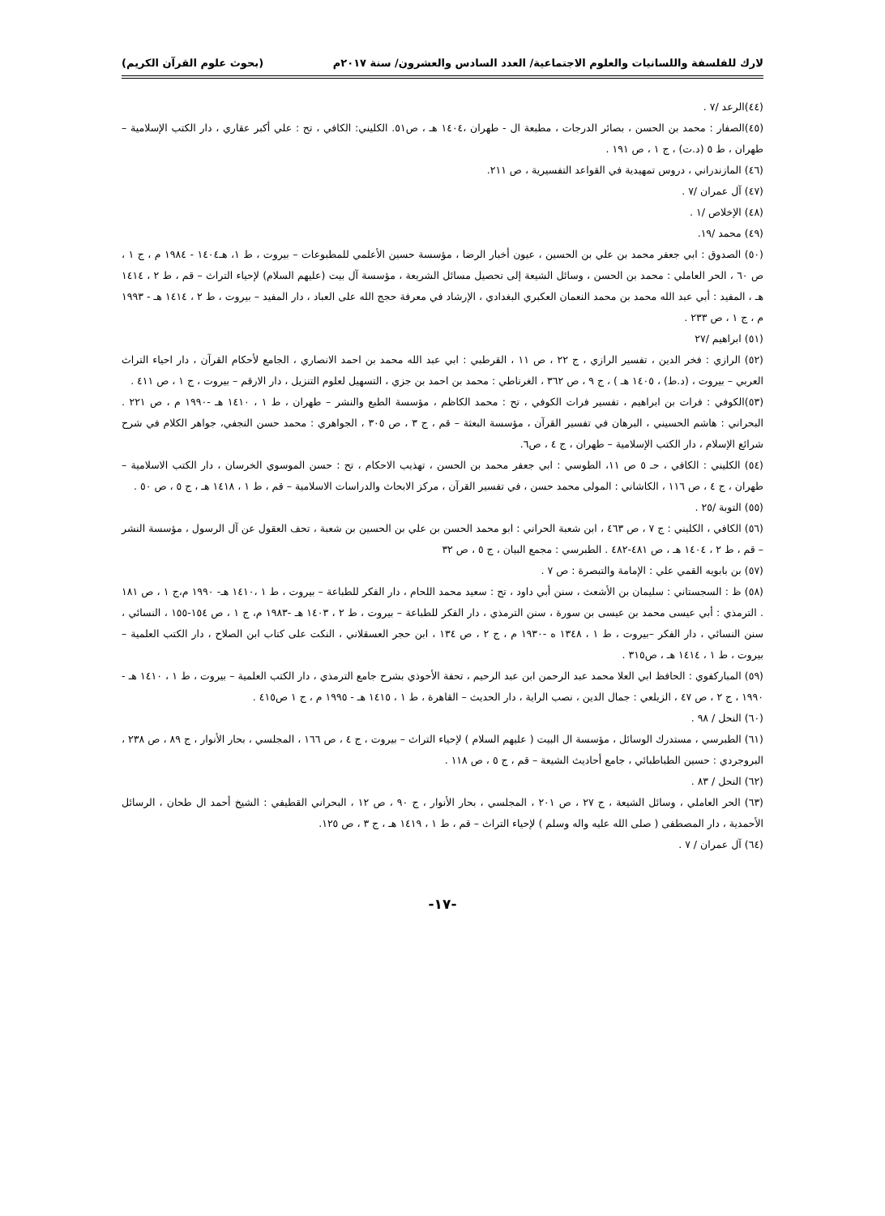لارك للفلسفة واللسانيات والعلوم الاجتماعية/ العدد السادس والعشرون/ سنة ٢٠١٧م (بحوث علوم القرآن الكريم)
(٤٤)الرعد /٧ .
(٤٥)الصفار : محمد بن الحسن ، بصائر الدرجات ، مطبعة ال - طهران ،١٤٠٤ هـ ، ص٥١. الكليني: الكافي ، تح : علي أكبر عقاري ، دار الكتب الإسلامية –طهران ، ط ٥ (د.ت) ، ج ١ ، ص ١٩١ .
(٤٦) المازندراني ، دروس تمهيدية في القواعد التفسيرية ، ص ٢١١.
(٤٧) آل عمران /٧ .
(٤٨) الإخلاص /١ .
(٤٩) محمد /١٩.
(٥٠) الصدوق : ابي جعفر محمد بن علي بن الحسين ، عيون أخبار الرضا ، مؤسسة حسين الأعلمي للمطبوعات – بيروت ، ط ١، هـ١٤٠٤ - ١٩٨٤ م ، ج ١ ، ص ٦٠ ، الحر العاملي : محمد بن الحسن ، وسائل الشيعة إلى تحصيل مسائل الشريعة ، مؤسسة آل بيت (عليهم السلام) لإحياء التراث – قم ، ط ٢ ، ١٤١٤ هـ ، المفيد : أبي عبد الله محمد بن محمد النعمان العكبري البغدادي ، الإرشاد في معرفة حجج الله على العباد ، دار المفيد – بيروت ، ط ٢ ، ١٤١٤ هـ - ١٩٩٣ م ، ج ١ ، ص ٢٣٣ .
(٥١) ابراهيم /٢٧
(٥٢) الرازي : فخر الدين ، تفسير الرازي ، ج ٢٢ ، ص ١١ ، القرطبي : ابي عبد الله محمد بن احمد الانصاري ، الجامع لأحكام القرآن ، دار احياء التراث العربي – بيروت ، (د.ط) ، ١٤٠٥ هـ ) ، ج ٩ ، ص ٣٦٢ ، الغرناطي : محمد بن احمد بن جزي ، التسهيل لعلوم التنزيل ، دار الارقم – بيروت ، ج ١ ، ص ٤١١ .
(٥٣)الكوفي : فرات بن ابراهيم ، تفسير فرات الكوفي ، تح : محمد الكاظم ، مؤسسة الطبع والنشر – طهران ، ط ١ ، ١٤١٠ هـ -١٩٩٠ م ، ص ٢٢١ . البحراني : هاشم الحسيني ، البرهان في تفسير القرآن ، مؤسسة البعثة – قم ، ج ٣ ، ص ٣٠٥ ، الجواهري : محمد حسن النجفي، جواهر الكلام في شرح شرائع الإسلام ، دار الكتب الإسلامية – طهران ، ج ٤ ، ص٦.
(٥٤) الكليني : الكافي ، حـ ٥ ص ١١، الطوسي : ابي جعفر محمد بن الحسن ، تهذيب الاحكام ، تح : حسن الموسوي الخرسان ، دار الكتب الاسلامية – طهران ، ج ٤ ، ص ١١٦ ، الكاشاني : المولى محمد حسن ، في تفسير القرآن ، مركز الابحاث والدراسات الاسلامية – قم ، ط ١ ، ١٤١٨ هـ ، ج ٥ ، ص ٥٠ .
(٥٥) التوبة /٢٥ .
(٥٦) الكافي ، الكليني : ج ٧ ، ص ٤٦٣ ، ابن شعبة الحراني : ابو محمد الحسن بن علي بن الحسين بن شعبة ، تحف العقول عن آل الرسول ، مؤسسة النشر – قم ، ط ٢ ، ١٤٠٤ هـ ، ص ٤٨١-٤٨٢ . الطبرسي : مجمع البيان ، ج ٥ ، ص ٣٢
(٥٧) بن بابويه القمي علي : الإمامة والتبصرة : ص ٧ .
(٥٨) ظ : السجستاني : سليمان بن الأشعث ، سنن أبي داود ، تح : سعيد محمد اللحام ، دار الفكر للطباعة – بيروت ، ط ١ ،١٤١٠ هـ- ١٩٩٠ م،ج ١ ، ص ١٨١ . الترمذي : أبي عيسى محمد بن عيسى بن سورة ، سنن الترمذي ، دار الفكر للطباعة – بيروت ، ط ٢ ، ١٤٠٣ هـ -١٩٨٣ م، ج ١ ، ص ١٥٤-١٥٥ ، النسائي ، سنن النسائي ، دار الفكر –بيروت ، ط ١ ، ١٣٤٨ ه -١٩٣٠ م ، ج ٢ ، ص ١٣٤ ، ابن حجر العسقلاني ، النكت على كتاب ابن الصلاح ، دار الكتب العلمية – بيروت ، ط ١ ، ١٤١٤ هـ ، ص٣١٥ .
(٥٩) المباركفوي : الحافظ ابي العلا محمد عبد الرحمن ابن عبد الرحيم ، تحفة الأحوذي بشرح جامع الترمذي ، دار الكتب العلمية – بيروت ، ط ١ ، ١٤١٠ هـ - ١٩٩٠ ، ج ٢ ، ص ٤٧ ، الزيلعي : جمال الدين ، نصب الراية ، دار الحديث – القاهرة ، ط ١ ، ١٤١٥ هـ - ١٩٩٥ م ، ج ١ ص٤١٥ .
(٦٠) النحل / ٩٨ .
(٦١) الطبرسي ، مستدرك الوسائل ، مؤسسة ال البيت ( عليهم السلام ) لإحياء التراث – بيروت ، ج ٤ ، ص ١٦٦ ، المجلسي ، بحار الأنوار ، ج ٨٩ ، ص ٢٣٨ ، البروجردي : حسين الطباطبائي ، جامع أحاديث الشيعة – قم ، ج ٥ ، ص ١١٨ .
(٦٢) النحل / ٨٣ .
(٦٣) الحر العاملي ، وسائل الشيعة ، ج ٢٧ ، ص ٢٠١ ، المجلسي ، بحار الأنوار ، ج ٩٠ ، ص ١٢ ، البحراني القطيفي : الشيخ أحمد ال طحان ، الرسائل الأحمدية ، دار المصطفى ( صلى الله عليه واله وسلم ) لإحياء التراث – قم ، ط ١ ، ١٤١٩ هـ ، ج ٣ ، ص ١٢٥.
(٦٤) آل عمران / ٧ .
-١٧-